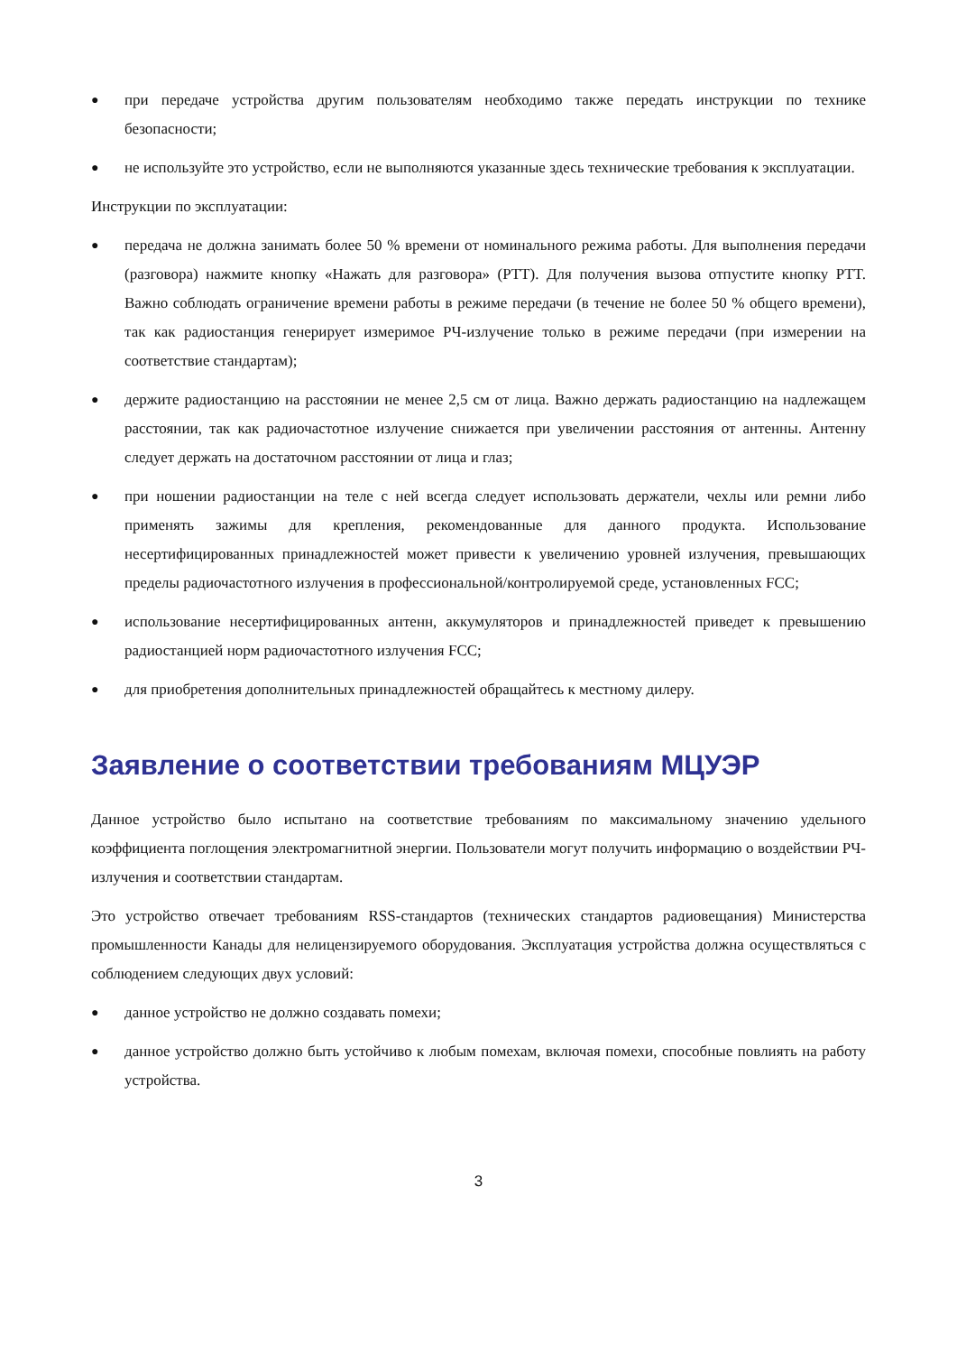● при передаче устройства другим пользователям необходимо также передать инструкции по технике безопасности;
● не используйте это устройство, если не выполняются указанные здесь технические требования к эксплуатации.
Инструкции по эксплуатации:
● передача не должна занимать более 50 % времени от номинального режима работы. Для выполнения передачи (разговора) нажмите кнопку «Нажать для разговора» (PTT). Для получения вызова отпустите кнопку PTT. Важно соблюдать ограничение времени работы в режиме передачи (в течение не более 50 % общего времени), так как радиостанция генерирует измеримое РЧ-излучение только в режиме передачи (при измерении на соответствие стандартам);
● держите радиостанцию на расстоянии не менее 2,5 см от лица. Важно держать радиостанцию на надлежащем расстоянии, так как радиочастотное излучение снижается при увеличении расстояния от антенны. Антенну следует держать на достаточном расстоянии от лица и глаз;
● при ношении радиостанции на теле с ней всегда следует использовать держатели, чехлы или ремни либо применять зажимы для крепления, рекомендованные для данного продукта. Использование несертифицированных принадлежностей может привести к увеличению уровней излучения, превышающих пределы радиочастотного излучения в профессиональной/контролируемой среде, установленных FCC;
● использование несертифицированных антенн, аккумуляторов и принадлежностей приведет к превышению радиостанцией норм радиочастотного излучения FCC;
● для приобретения дополнительных принадлежностей обращайтесь к местному дилеру.
Заявление о соответствии требованиям МЦУЭР
Данное устройство было испытано на соответствие требованиям по максимальному значению удельного коэффициента поглощения электромагнитной энергии. Пользователи могут получить информацию о воздействии РЧ-излучения и соответствии стандартам.
Это устройство отвечает требованиям RSS-стандартов (технических стандартов радиовещания) Министерства промышленности Канады для нелицензируемого оборудования. Эксплуатация устройства должна осуществляться с соблюдением следующих двух условий:
● данное устройство не должно создавать помехи;
● данное устройство должно быть устойчиво к любым помехам, включая помехи, способные повлиять на работу устройства.
3